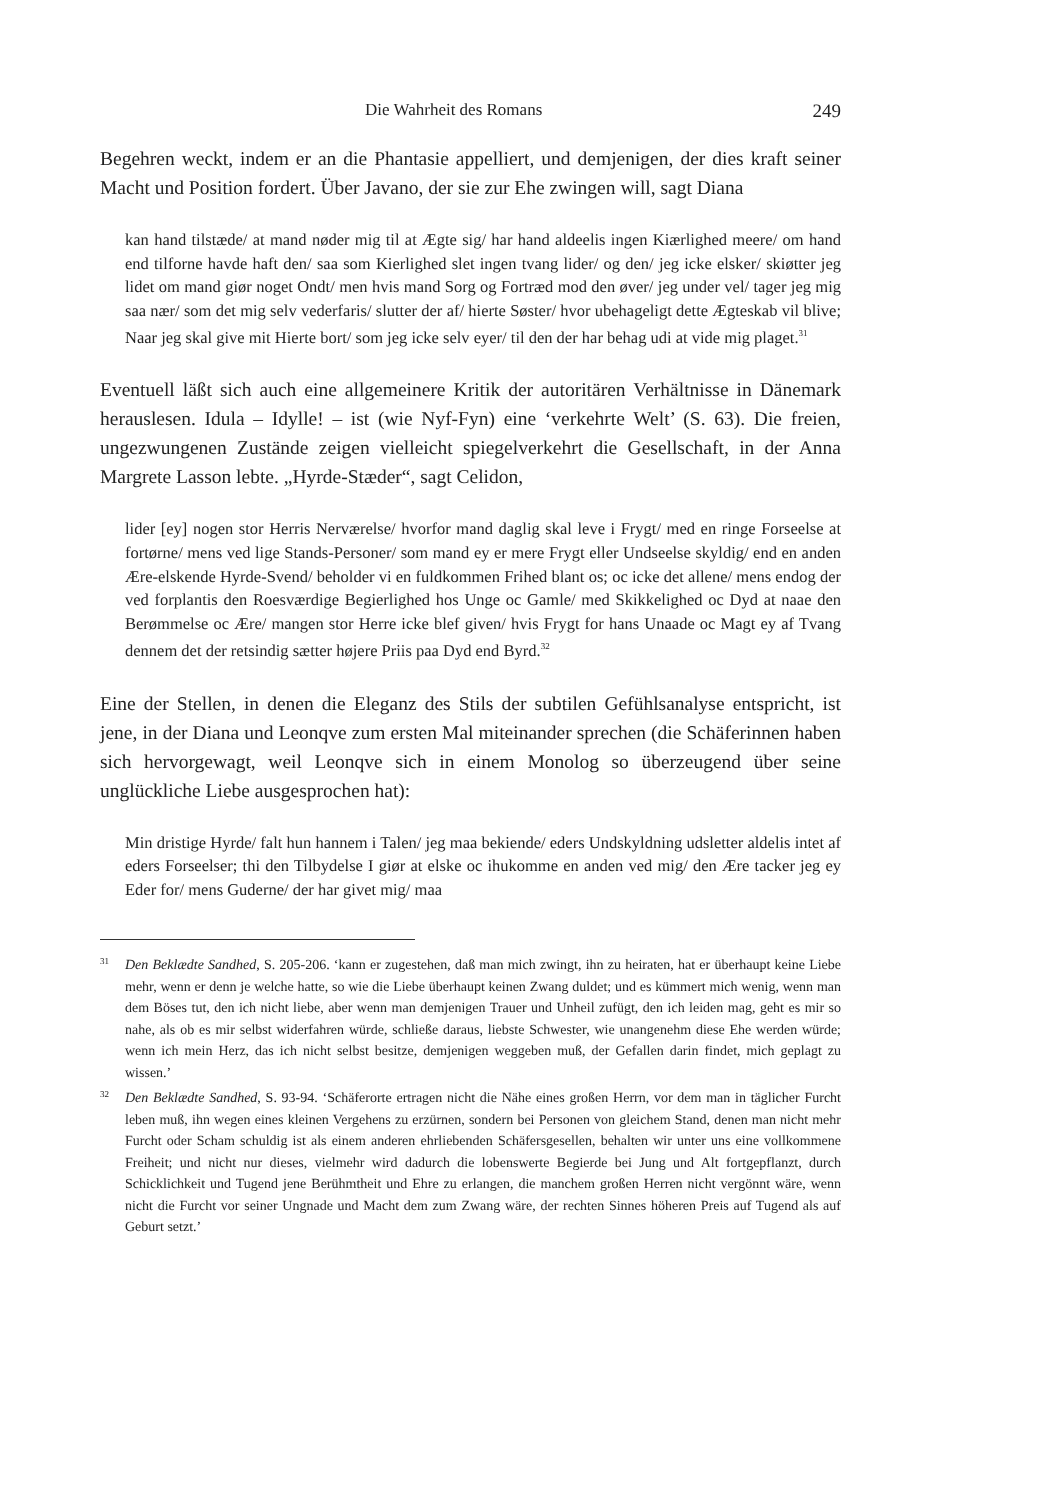Die Wahrheit des Romans 249
Begehren weckt, indem er an die Phantasie appelliert, und demjenigen, der dies kraft seiner Macht und Position fordert. Über Javano, der sie zur Ehe zwingen will, sagt Diana
kan hand tilstæde/ at mand nøder mig til at Ægte sig/ har hand aldeelis ingen Kiærlighed meere/ om hand end tilforne havde haft den/ saa som Kierlighed slet ingen tvang lider/ og den/ jeg icke elsker/ skiøtter jeg lidet om mand giør noget Ondt/ men hvis mand Sorg og Fortræd mod den øver/ jeg under vel/ tager jeg mig saa nær/ som det mig selv vederfaris/ slutter der af/ hierte Søster/ hvor ubehageligt dette Ægteskab vil blive; Naar jeg skal give mit Hierte bort/ som jeg icke selv eyer/ til den der har behag udi at vide mig plaget.<sup>31</sup>
Eventuell läßt sich auch eine allgemeinere Kritik der autoritären Verhältnisse in Dänemark herauslesen. Idula – Idylle! – ist (wie Nyf-Fyn) eine ‘verkehrte Welt’ (S. 63). Die freien, ungezwungenen Zustände zeigen vielleicht spiegelverkehrt die Gesellschaft, in der Anna Margrete Lasson lebte. „Hyrde-Stæder“, sagt Celidon,
lider [ey] nogen stor Herris Nerværelse/ hvorfor mand daglig skal leve i Frygt/ med en ringe Forseelse at fortørne/ mens ved lige Stands-Personer/ som mand ey er mere Frygt eller Undseelse skyldig/ end en anden Ære-elskende Hyrde-Svend/ beholder vi en fuldkommen Frihed blant os; oc icke det allene/ mens endog der ved forplantis den Roesværdige Begierlighed hos Unge oc Gamle/ med Skikkelighed oc Dyd at naae den Berømmelse oc Ære/ mangen stor Herre icke blef given/ hvis Frygt for hans Unaade oc Magt ey af Tvang dennem det der retsindig sætter højere Priis paa Dyd end Byrd.<sup>32</sup>
Eine der Stellen, in denen die Eleganz des Stils der subtilen Gefühlsanalyse entspricht, ist jene, in der Diana und Leonqve zum ersten Mal miteinander sprechen (die Schäferinnen haben sich hervorgewagt, weil Leonqve sich in einem Monolog so überzeugend über seine unglückliche Liebe ausgesprochen hat):
Min dristige Hyrde/ falt hun hannem i Talen/ jeg maa bekiende/ eders Undskyldning udsletter aldelis intet af eders Forseelser; thi den Tilbydelse I giør at elske oc ihukomme en anden ved mig/ den Ære tacker jeg ey Eder for/ mens Guderne/ der har givet mig/ maa
31
Den Beklædte Sandhed, S. 205-206. ‘kann er zugestehen, daß man mich zwingt, ihn zu heiraten, hat er überhaupt keine Liebe mehr, wenn er denn je welche hatte, so wie die Liebe überhaupt keinen Zwang duldet; und es kümmert mich wenig, wenn man dem Böses tut, den ich nicht liebe, aber wenn man demjenigen Trauer und Unheil zufügt, den ich leiden mag, geht es mir so nahe, als ob es mir selbst widerfahren würde, schließe daraus, liebste Schwester, wie unangenehm diese Ehe werden würde; wenn ich mein Herz, das ich nicht selbst besitze, demjenigen weggeben muß, der Gefallen darin findet, mich geplagt zu wissen.’
32
Den Beklædte Sandhed, S. 93-94. ‘Schäferorte ertragen nicht die Nähe eines großen Herrn, vor dem man in täglicher Furcht leben muß, ihn wegen eines kleinen Vergehens zu erzürnen, sondern bei Personen von gleichem Stand, denen man nicht mehr Furcht oder Scham schuldig ist als einem anderen ehrliebenden Schäfersgesellen, behalten wir unter uns eine vollkommene Freiheit; und nicht nur dieses, vielmehr wird dadurch die lobenswerte Begierde bei Jung und Alt fortgepflanzt, durch Schicklichkeit und Tugend jene Berühmtheit und Ehre zu erlangen, die manchem großen Herren nicht vergönnt wäre, wenn nicht die Furcht vor seiner Ungnade und Macht dem zum Zwang wäre, der rechten Sinnes höheren Preis auf Tugend als auf Geburt setzt.’